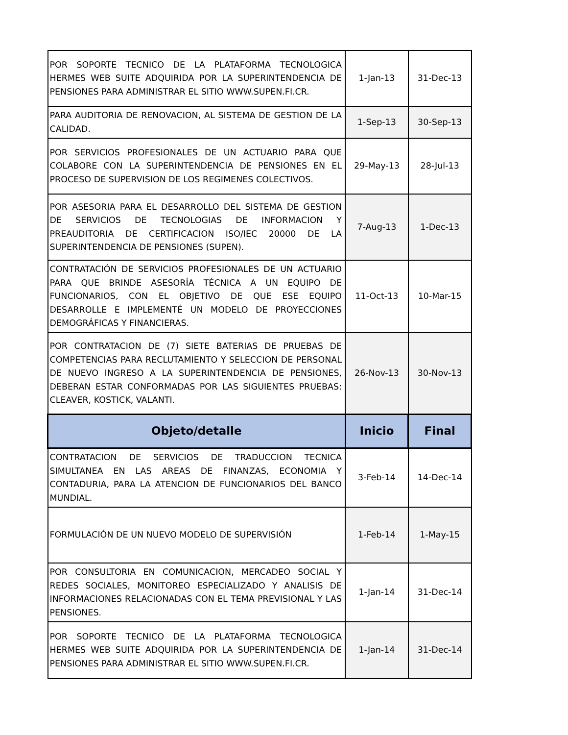| POR SOPORTE TECNICO DE LA PLATAFORMA TECNOLOGICA HERMES WEB SUITE ADQUIRIDA POR LA SUPERINTENDENCIA DE PENSIONES PARA ADMINISTRAR EL SITIO WWW.SUPEN.FI.CR. | 1-Jan-13 | 31-Dec-13 |
| PARA AUDITORIA DE RENOVACION, AL SISTEMA DE GESTION DE LA CALIDAD. | 1-Sep-13 | 30-Sep-13 |
| POR SERVICIOS PROFESIONALES DE UN ACTUARIO PARA QUE COLABORE CON LA SUPERINTENDENCIA DE PENSIONES EN EL PROCESO DE SUPERVISION DE LOS REGIMENES COLECTIVOS. | 29-May-13 | 28-Jul-13 |
| POR ASESORIA PARA EL DESARROLLO DEL SISTEMA DE GESTION DE SERVICIOS DE TECNOLOGIAS DE INFORMACION Y PREAUDITORIA DE CERTIFICACION ISO/IEC 20000 DE LA SUPERINTENDENCIA DE PENSIONES (SUPEN). | 7-Aug-13 | 1-Dec-13 |
| CONTRATACIÓN DE SERVICIOS PROFESIONALES DE UN ACTUARIO PARA QUE BRINDE ASESORÍA TÉCNICA A UN EQUIPO DE FUNCIONARIOS, CON EL OBJETIVO DE QUE ESE EQUIPO DESARROLLE E IMPLEMENTÉ UN MODELO DE PROYECCIONES DEMOGRÁFICAS Y FINANCIERAS. | 11-Oct-13 | 10-Mar-15 |
| POR CONTRATACION DE (7) SIETE BATERIAS DE PRUEBAS DE COMPETENCIAS PARA RECLUTAMIENTO Y SELECCION DE PERSONAL DE NUEVO INGRESO A LA SUPERINTENDENCIA DE PENSIONES, DEBERAN ESTAR CONFORMADAS POR LAS SIGUIENTES PRUEBAS: CLEAVER, KOSTICK, VALANTI. | 26-Nov-13 | 30-Nov-13 |
| Objeto/detalle | Inicio | Final |
| CONTRATACION DE SERVICIOS DE TRADUCCION TECNICA SIMULTANEA EN LAS AREAS DE FINANZAS, ECONOMIA Y CONTADURIA, PARA LA ATENCION DE FUNCIONARIOS DEL BANCO MUNDIAL. | 3-Feb-14 | 14-Dec-14 |
| FORMULACIÓN DE UN NUEVO MODELO DE SUPERVISIÓN | 1-Feb-14 | 1-May-15 |
| POR CONSULTORIA EN COMUNICACION, MERCADEO SOCIAL Y REDES SOCIALES, MONITOREO ESPECIALIZADO Y ANALISIS DE INFORMACIONES RELACIONADAS CON EL TEMA PREVISIONAL Y LAS PENSIONES. | 1-Jan-14 | 31-Dec-14 |
| POR SOPORTE TECNICO DE LA PLATAFORMA TECNOLOGICA HERMES WEB SUITE ADQUIRIDA POR LA SUPERINTENDENCIA DE PENSIONES PARA ADMINISTRAR EL SITIO WWW.SUPEN.FI.CR. | 1-Jan-14 | 31-Dec-14 |